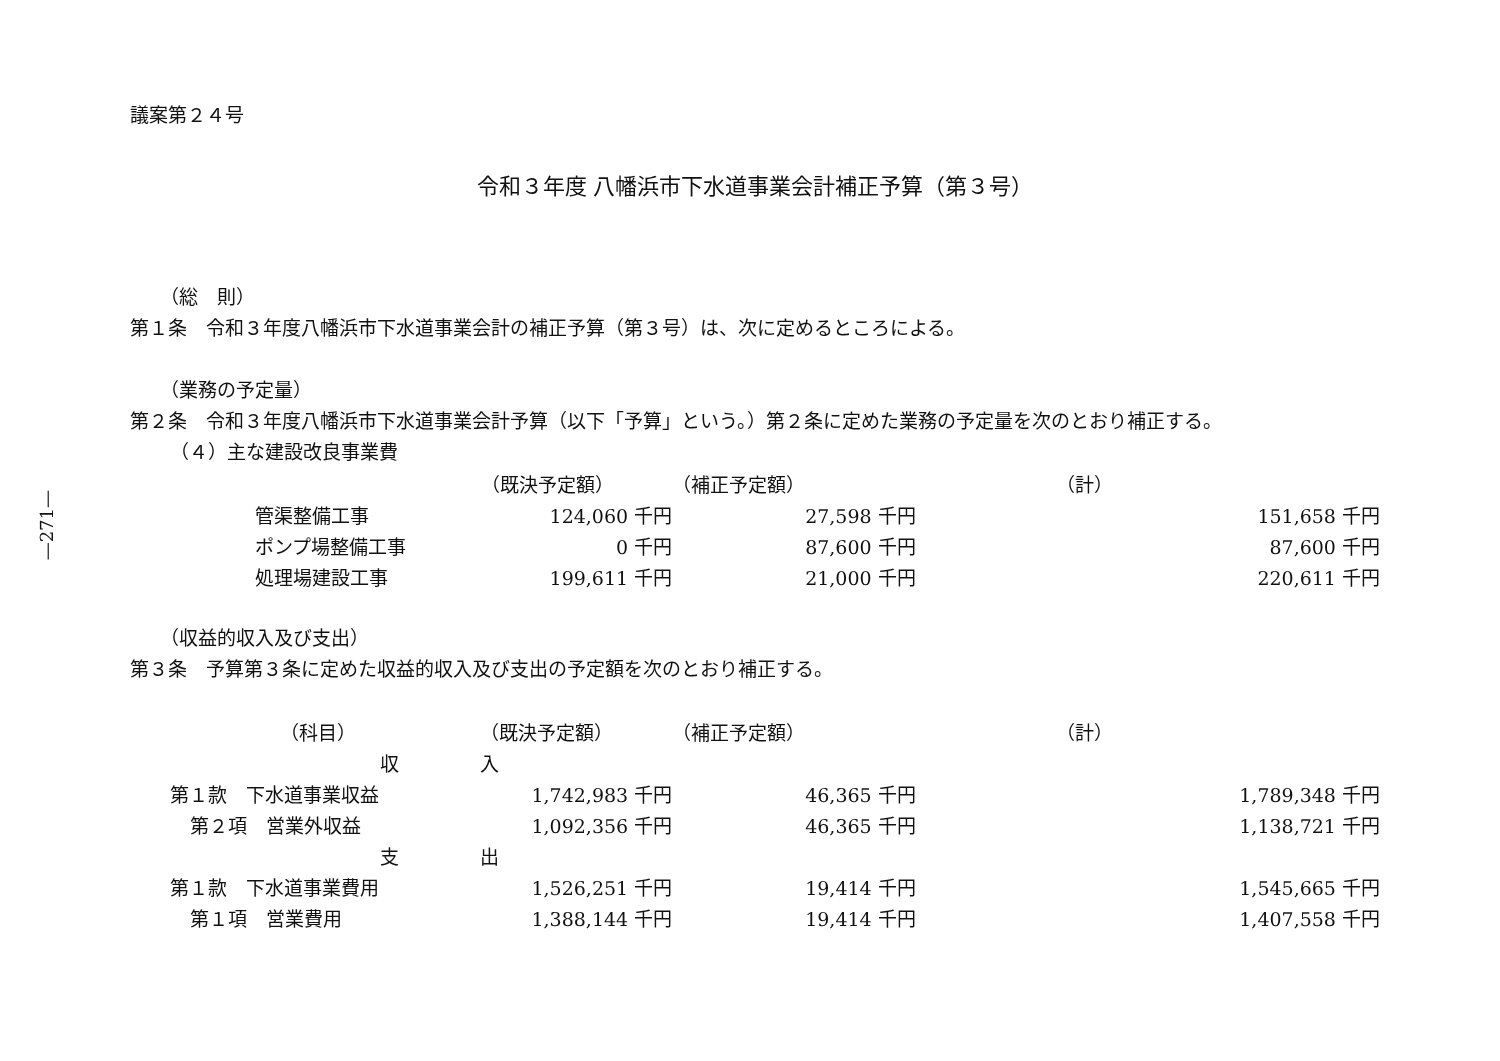—271—
議案第２４号
令和３年度 八幡浜市下水道事業会計補正予算（第３号）
（総　則）
第１条　令和３年度八幡浜市下水道事業会計の補正予算（第３号）は、次に定めるところによる。
（業務の予定量）
第２条　令和３年度八幡浜市下水道事業会計予算（以下「予算」という。）第２条に定めた業務の予定量を次のとおり補正する。
（４）主な建設改良事業費
| | （既決予定額） | （補正予定額） | （計） |
| 管渠整備工事 | 124,060 千円 | 27,598 千円 | 151,658 千円 |
| ポンプ場整備工事 | 0 千円 | 87,600 千円 | 87,600 千円 |
| 処理場建設工事 | 199,611 千円 | 21,000 千円 | 220,611 千円 |
（収益的収入及び支出）
第３条　予算第３条に定めた収益的収入及び支出の予定額を次のとおり補正する。
| （科目） | （既決予定額） | （補正予定額） | （計） |
| 収 | 入 | | |
| 第１款 下水道事業収益 | 1,742,983 千円 | 46,365 千円 | 1,789,348 千円 |
| 第２項 営業外収益 | 1,092,356 千円 | 46,365 千円 | 1,138,721 千円 |
| 支 | 出 | | |
| 第１款 下水道事業費用 | 1,526,251 千円 | 19,414 千円 | 1,545,665 千円 |
| 第１項 営業費用 | 1,388,144 千円 | 19,414 千円 | 1,407,558 千円 |